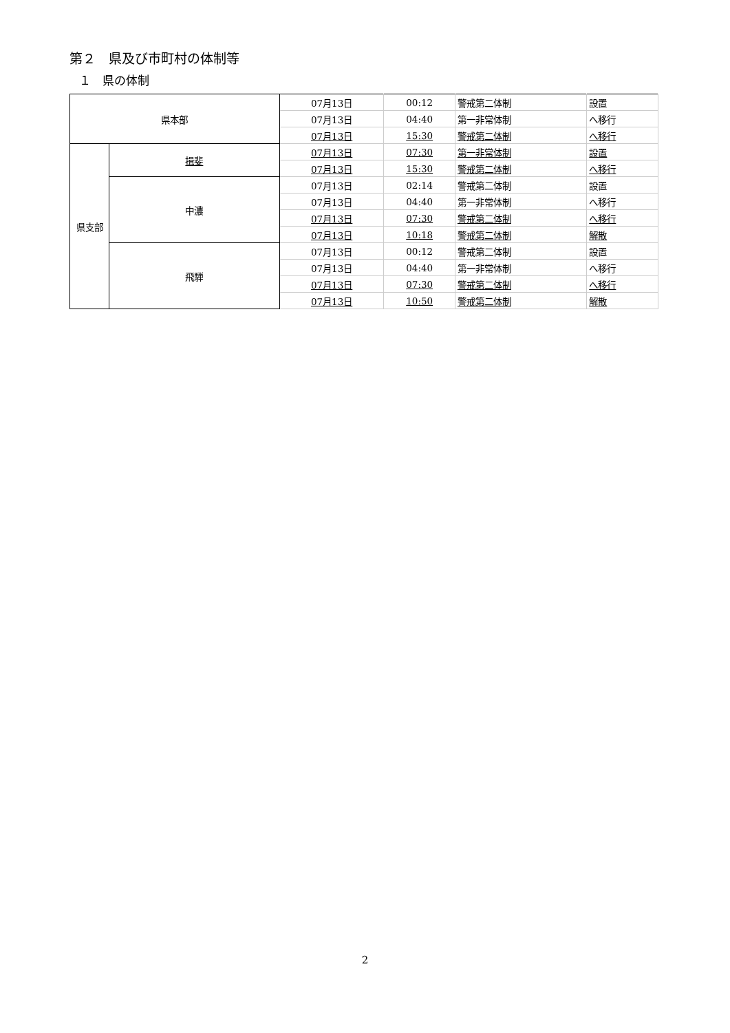第２　県及び市町村の体制等
１　県の体制
| 県本部 | | 07月13日 | 00:12 | 警戒第二体制 | 設置 |
| | | 07月13日 | 04:40 | 第一非常体制 | へ移行 |
| | | 07月13日 | 15:30 | 警戒第二体制 | へ移行 |
| 県支部 | 揖斐 | 07月13日 | 07:30 | 第一非常体制 | 設置 |
| | | 07月13日 | 15:30 | 警戒第二体制 | へ移行 |
| | 中濃 | 07月13日 | 02:14 | 警戒第二体制 | 設置 |
| | | 07月13日 | 04:40 | 第一非常体制 | へ移行 |
| | | 07月13日 | 07:30 | 警戒第二体制 | へ移行 |
| | | 07月13日 | 10:18 | 警戒第二体制 | 解散 |
| | 飛騨 | 07月13日 | 00:12 | 警戒第二体制 | 設置 |
| | | 07月13日 | 04:40 | 第一非常体制 | へ移行 |
| | | 07月13日 | 07:30 | 警戒第二体制 | へ移行 |
| | | 07月13日 | 10:50 | 警戒第二体制 | 解散 |
2